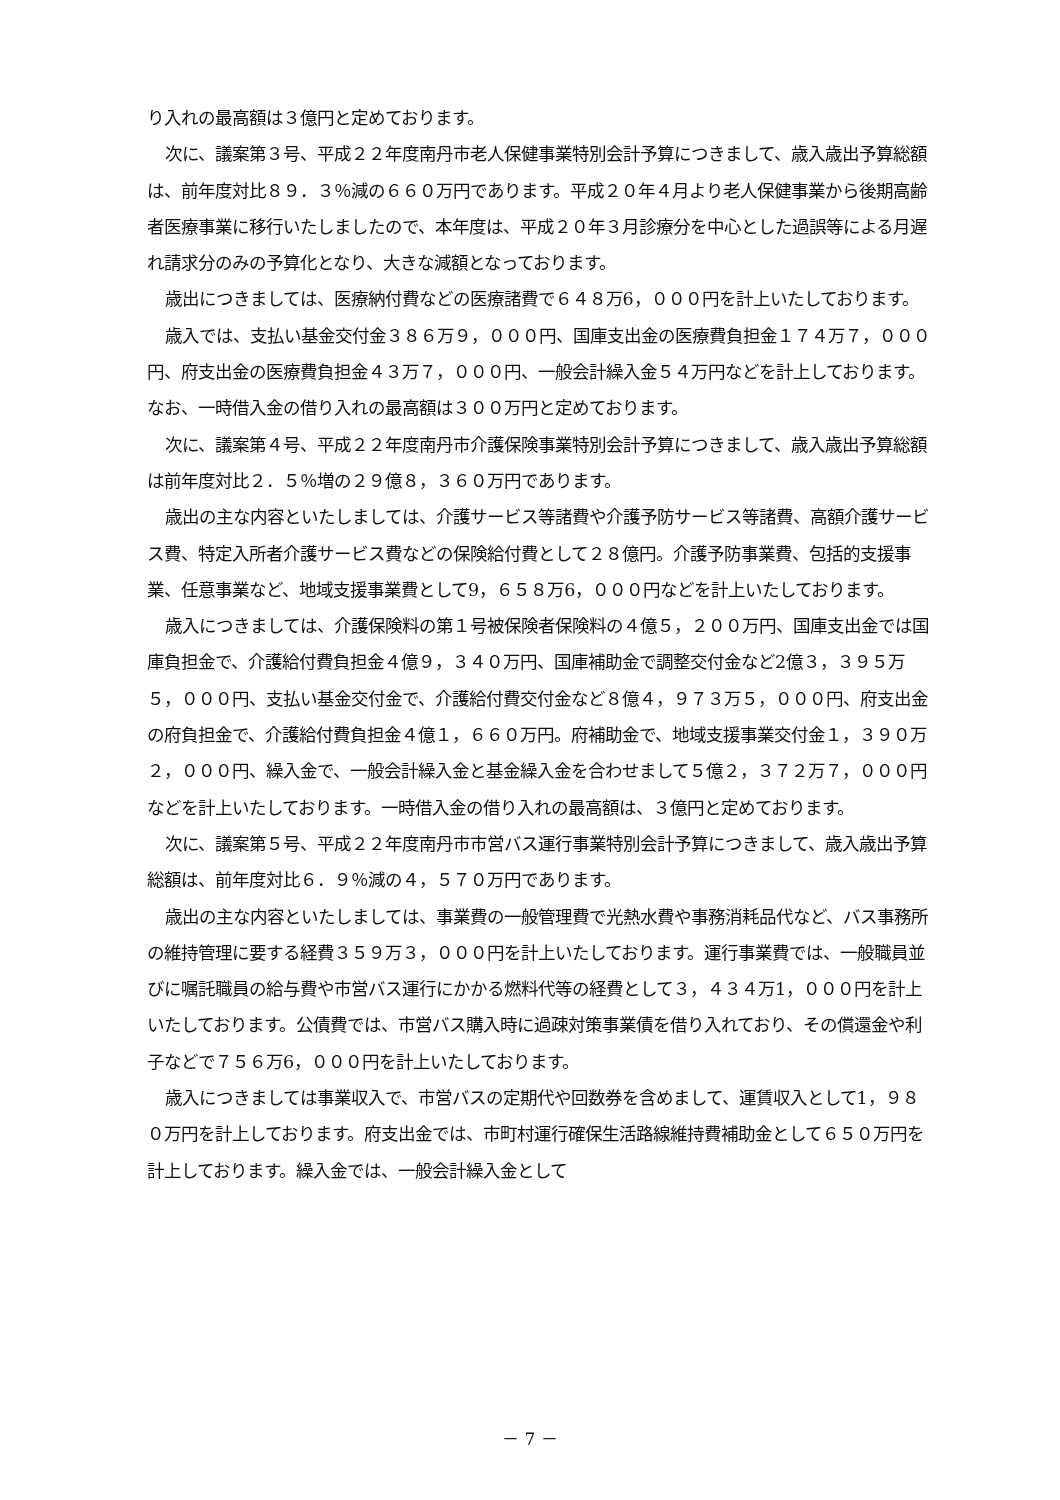り入れの最高額は３億円と定めております。
次に、議案第３号、平成２２年度南丹市老人保健事業特別会計予算につきまして、歳入歳出予算総額は、前年度対比８９．３％減の６６０万円であります。平成２０年４月より老人保健事業から後期高齢者医療事業に移行いたしましたので、本年度は、平成２０年３月診療分を中心とした過誤等による月遅れ請求分のみの予算化となり、大きな減額となっております。
歳出につきましては、医療納付費などの医療諸費で６４８万6，０００円を計上いたしております。
歳入では、支払い基金交付金３８６万９，０００円、国庫支出金の医療費負担金１７４万７，０００円、府支出金の医療費負担金４３万７，０００円、一般会計繰入金５４万円などを計上しております。なお、一時借入金の借り入れの最高額は３００万円と定めております。
次に、議案第４号、平成２２年度南丹市介護保険事業特別会計予算につきまして、歳入歳出予算総額は前年度対比２．５％増の２９億８，３６０万円であります。
歳出の主な内容といたしましては、介護サービス等諸費や介護予防サービス等諸費、高額介護サービス費、特定入所者介護サービス費などの保険給付費として２８億円。介護予防事業費、包括的支援事業、任意事業など、地域支援事業費として9，６５８万6，０００円などを計上いたしております。
歳入につきましては、介護保険料の第１号被保険者保険料の４億５，２００万円、国庫支出金では国庫負担金で、介護給付費負担金４億９，３４０万円、国庫補助金で調整交付金など2億３，３９５万５，０００円、支払い基金交付金で、介護給付費交付金など８億４，９７３万５，０００円、府支出金の府負担金で、介護給付費負担金４億１，６６０万円。府補助金で、地域支援事業交付金１，３９０万２，０００円、繰入金で、一般会計繰入金と基金繰入金を合わせまして５億２，３７２万７，０００円などを計上いたしております。一時借入金の借り入れの最高額は、３億円と定めております。
次に、議案第５号、平成２２年度南丹市市営バス運行事業特別会計予算につきまして、歳入歳出予算総額は、前年度対比６．９％減の４，５７０万円であります。
歳出の主な内容といたしましては、事業費の一般管理費で光熱水費や事務消耗品代など、バス事務所の維持管理に要する経費３５９万３，０００円を計上いたしております。運行事業費では、一般職員並びに嘱託職員の給与費や市営バス運行にかかる燃料代等の経費として３，４３４万1，０００円を計上いたしております。公債費では、市営バス購入時に過疎対策事業債を借り入れており、その償還金や利子などで７５６万6，０００円を計上いたしております。
歳入につきましては事業収入で、市営バスの定期代や回数券を含めまして、運賃収入として1，９８０万円を計上しております。府支出金では、市町村運行確保生活路線維持費補助金として６５０万円を計上しております。繰入金では、一般会計繰入金として
－ 7 －